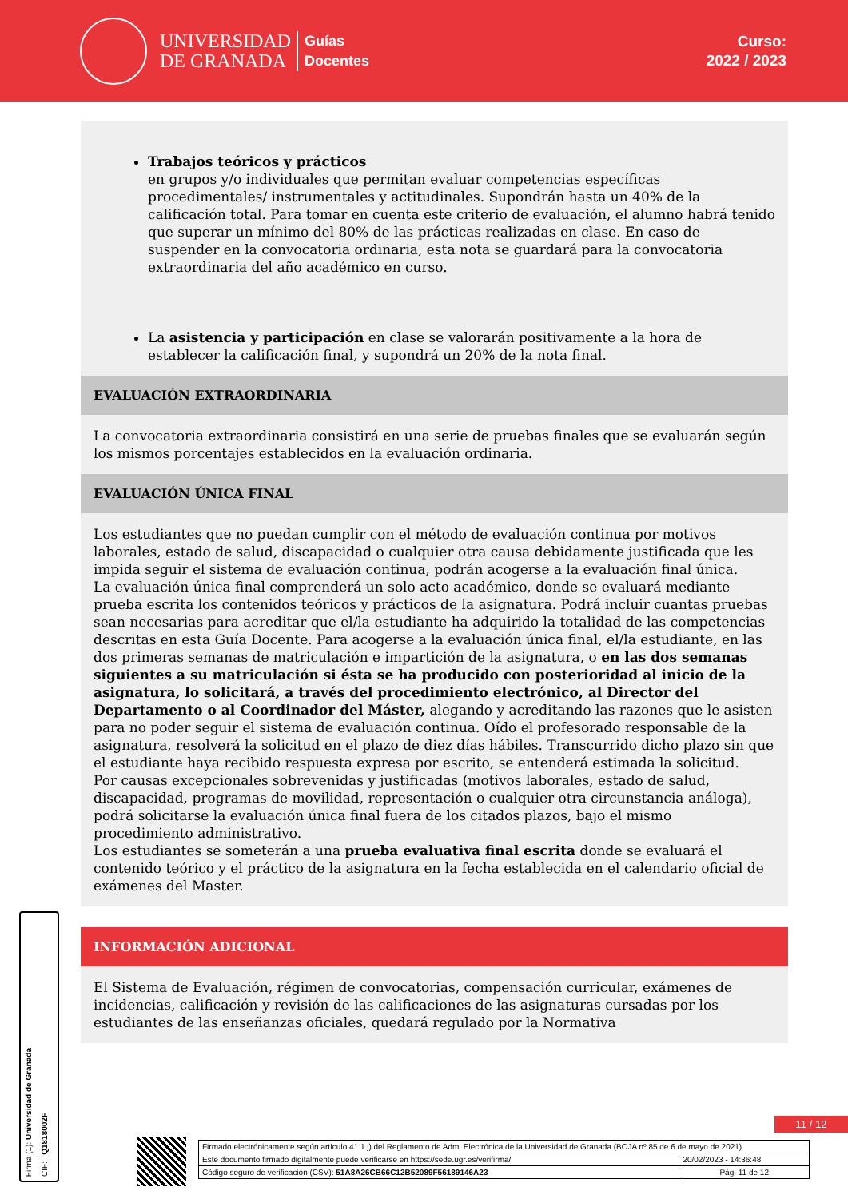UNIVERSIDAD
DE GRANADA
Guías
Docentes
Curso:
2022 / 2023
Trabajos teóricos y prácticos
en grupos y/o individuales que permitan evaluar competencias específicas procedimentales/ instrumentales y actitudinales. Supondrán hasta un 40% de la calificación total. Para tomar en cuenta este criterio de evaluación, el alumno habrá tenido que superar un mínimo del 80% de las prácticas realizadas en clase. En caso de suspender en la convocatoria ordinaria, esta nota se guardará para la convocatoria extraordinaria del año académico en curso.
La asistencia y participación en clase se valorarán positivamente a la hora de establecer la calificación final, y supondrá un 20% de la nota final.
EVALUACIÓN EXTRAORDINARIA
La convocatoria extraordinaria consistirá en una serie de pruebas finales que se evaluarán según los mismos porcentajes establecidos en la evaluación ordinaria.
EVALUACIÓN ÚNICA FINAL
Los estudiantes que no puedan cumplir con el método de evaluación continua por motivos laborales, estado de salud, discapacidad o cualquier otra causa debidamente justificada que les impida seguir el sistema de evaluación continua, podrán acogerse a la evaluación final única.
La evaluación única final comprenderá un solo acto académico, donde se evaluará mediante prueba escrita los contenidos teóricos y prácticos de la asignatura. Podrá incluir cuantas pruebas sean necesarias para acreditar que el/la estudiante ha adquirido la totalidad de las competencias descritas en esta Guía Docente. Para acogerse a la evaluación única final, el/la estudiante, en las dos primeras semanas de matriculación e impartición de la asignatura, o en las dos semanas siguientes a su matriculación si ésta se ha producido con posterioridad al inicio de la asignatura, lo solicitará, a través del procedimiento electrónico, al Director del Departamento o al Coordinador del Máster, alegando y acreditando las razones que le asisten para no poder seguir el sistema de evaluación continua. Oído el profesorado responsable de la asignatura, resolverá la solicitud en el plazo de diez días hábiles. Transcurrido dicho plazo sin que el estudiante haya recibido respuesta expresa por escrito, se entenderá estimada la solicitud.
Por causas excepcionales sobrevenidas y justificadas (motivos laborales, estado de salud, discapacidad, programas de movilidad, representación o cualquier otra circunstancia análoga), podrá solicitarse la evaluación única final fuera de los citados plazos, bajo el mismo procedimiento administrativo.
Los estudiantes se someterán a una prueba evaluativa final escrita donde se evaluará el contenido teórico y el práctico de la asignatura en la fecha establecida en el calendario oficial de exámenes del Master.
INFORMACIÓN ADICIONAL
El Sistema de Evaluación, régimen de convocatorias, compensación curricular, exámenes de incidencias, calificación y revisión de las calificaciones de las asignaturas cursadas por los estudiantes de las enseñanzas oficiales, quedará regulado por la Normativa
Firma (1): Universidad de Granada
CIF: Q1818002F
11 / 12
| Firmado electrónicamente según artículo 41.1.j) del Reglamento de Adm. Electrónica de la Universidad de Granada (BOJA nº 85 de 6 de mayo de 2021) | |
| Este documento firmado digitalmente puede verificarse en https://sede.ugr.es/verifirma/ | 20/02/2023 - 14:36:48 |
| Código seguro de verificación (CSV): 51A8A26CB66C12B52089F56189146A23 | Pág. 11 de 12 |